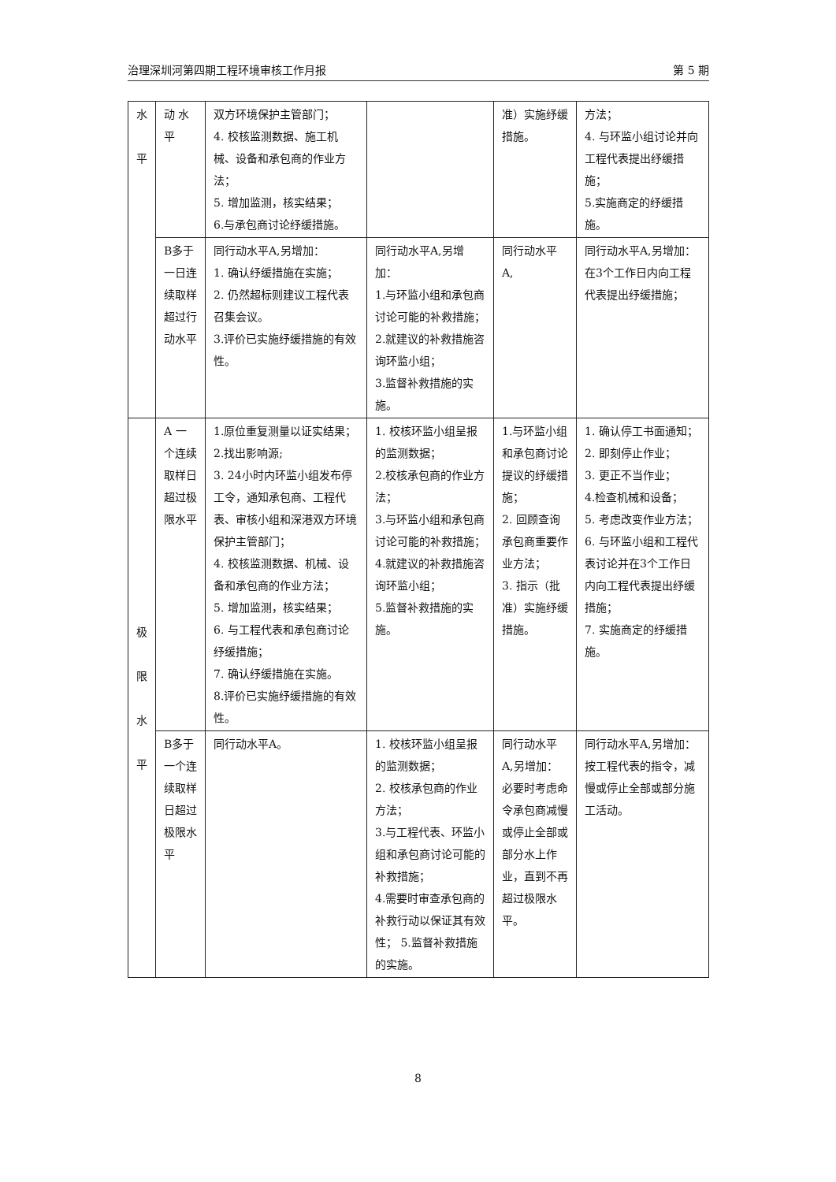治理深圳河第四期工程环境审核工作月报 第 5 期
| 水 平 | 动 水平 | 双方环境保护主管部门； 4. 校核监测数据、施工机械、设备和承包商的作业方法； 5. 增加监测，核实结果； 6.与承包商讨论纾缓措施。 | | 准）实施纾缓措施。 | 方法； 4. 与环监小组讨论并向工程代表提出纾缓措施； 5.实施商定的纾缓措施。 |
| | B多于一日连续取样超过行动水平 | 同行动水平A,另增加： 1. 确认纾缓措施在实施； 2. 仍然超标则建议工程代表召集会议。 3.评价已实施纾缓措施的有效性。 | 同行动水平A,另增加： 1.与环监小组和承包商讨论可能的补救措施； 2.就建议的补救措施咨询环监小组； 3.监督补救措施的实施。 | 同行动水平A, | 同行动水平A,另增加：在3个工作日内向工程代表提出纾缓措施； |
| 极 限 水 平 | A 一个连续取样日超过极限水平 | 1.原位重复测量以证实结果； 2.找出影响源; 3. 24小时内环监小组发布停工令，通知承包商、工程代表、审核小组和深港双方环境保护主管部门； 4. 校核监测数据、机械、设备和承包商的作业方法； 5. 增加监测，核实结果； 6. 与工程代表和承包商讨论纾缓措施； 7. 确认纾缓措施在实施。 8.评价已实施纾缓措施的有效性。 | 1. 校核环监小组呈报的监测数据； 2.校核承包商的作业方法； 3.与环监小组和承包商讨论可能的补救措施； 4.就建议的补救措施咨询环监小组； 5.监督补救措施的实施。 | 1.与环监小组和承包商讨论提议的纾缓措施； 2. 回顾查询承包商重要作业方法； 3. 指示（批准）实施纾缓措施。 | 1. 确认停工书面通知； 2. 即刻停止作业； 3. 更正不当作业； 4.检查机械和设备； 5. 考虑改变作业方法； 6. 与环监小组和工程代表讨论并在3个工作日内向工程代表提出纾缓措施； 7. 实施商定的纾缓措施。 |
| | B多于一个连续取样日超过极限水平 | 同行动水平A。 | 1. 校核环监小组呈报的监测数据； 2. 校核承包商的作业方法； 3.与工程代表、环监小组和承包商讨论可能的补救措施； 4.需要时审查承包商的补救行动以保证其有效性； 5.监督补救措施的实施。 | 同行动水平A,另增加：必要时考虑命令承包商减慢或停止全部或部分水上作业，直到不再超过极限水平。 | 同行动水平A,另增加：按工程代表的指令，减慢或停止全部或部分施工活动。 |
8